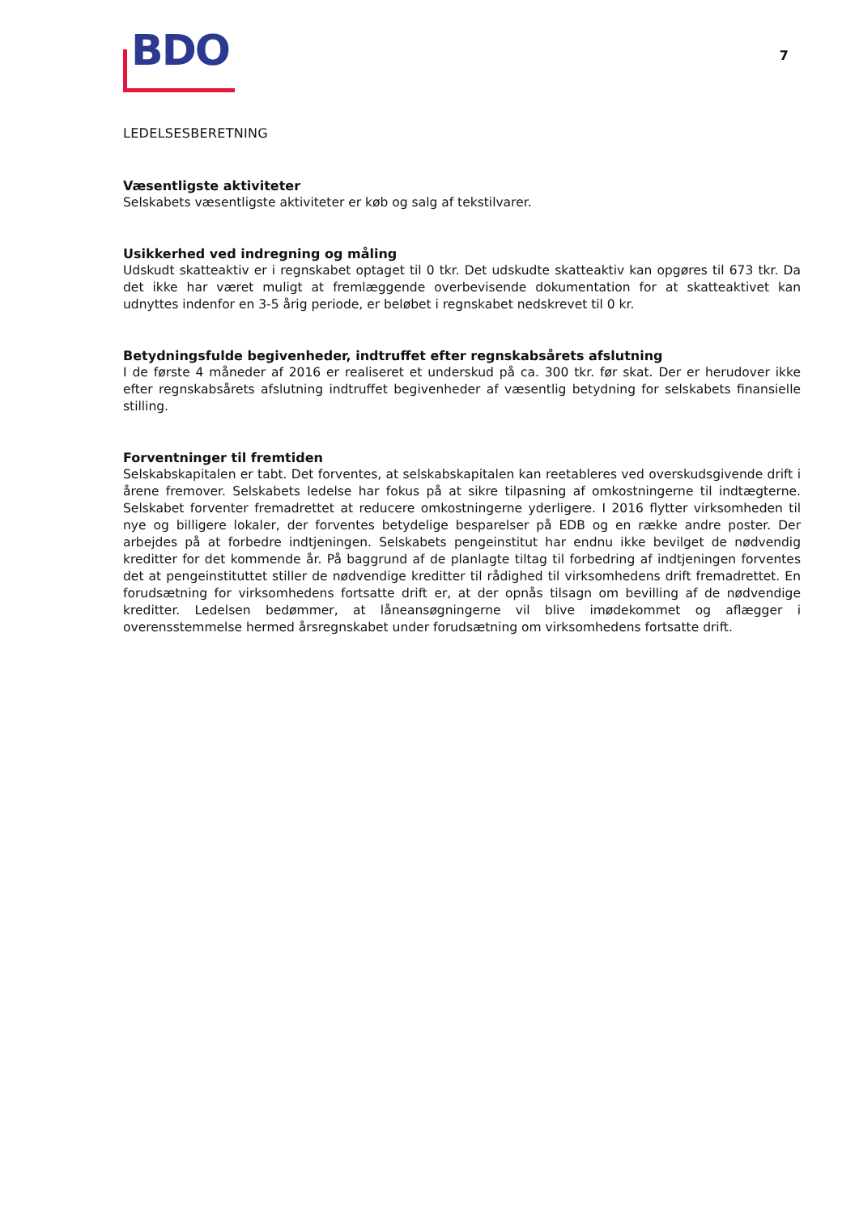BDO
7
LEDELSESBERETNING
Væsentligste aktiviteter
Selskabets væsentligste aktiviteter er køb og salg af tekstilvarer.
Usikkerhed ved indregning og måling
Udskudt skatteaktiv er i regnskabet optaget til 0 tkr. Det udskudte skatteaktiv kan opgøres til 673 tkr. Da det ikke har været muligt at fremlæggende overbevisende dokumentation for at skatteaktivet kan udnyttes indenfor en 3-5 årig periode, er beløbet i regnskabet nedskrevet til 0 kr.
Betydningsfulde begivenheder, indtruffet efter regnskabsårets afslutning
I de første 4 måneder af 2016 er realiseret et underskud på ca. 300 tkr. før skat. Der er herudover ikke efter regnskabsårets afslutning indtruffet begivenheder af væsentlig betydning for selskabets finansielle stilling.
Forventninger til fremtiden
Selskabskapitalen er tabt. Det forventes, at selskabskapitalen kan reetableres ved overskudsgivende drift i årene fremover. Selskabets ledelse har fokus på at sikre tilpasning af omkostningerne til indtægterne. Selskabet forventer fremadrettet at reducere omkostningerne yderligere. I 2016 flytter virksomheden til nye og billigere lokaler, der forventes betydelige besparelser på EDB og en række andre poster. Der arbejdes på at forbedre indtjeningen. Selskabets pengeinstitut har endnu ikke bevilget de nødvendig kreditter for det kommende år. På baggrund af de planlagte tiltag til forbedring af indtjeningen forventes det at pengeinstituttet stiller de nødvendige kreditter til rådighed til virksomhedens drift fremadrettet. En forudsætning for virksomhedens fortsatte drift er, at der opnås tilsagn om bevilling af de nødvendige kreditter. Ledelsen bedømmer, at låneansøgningerne vil blive imødekommet og aflægger i overensstemmelse hermed årsregnskabet under forudsætning om virksomhedens fortsatte drift.